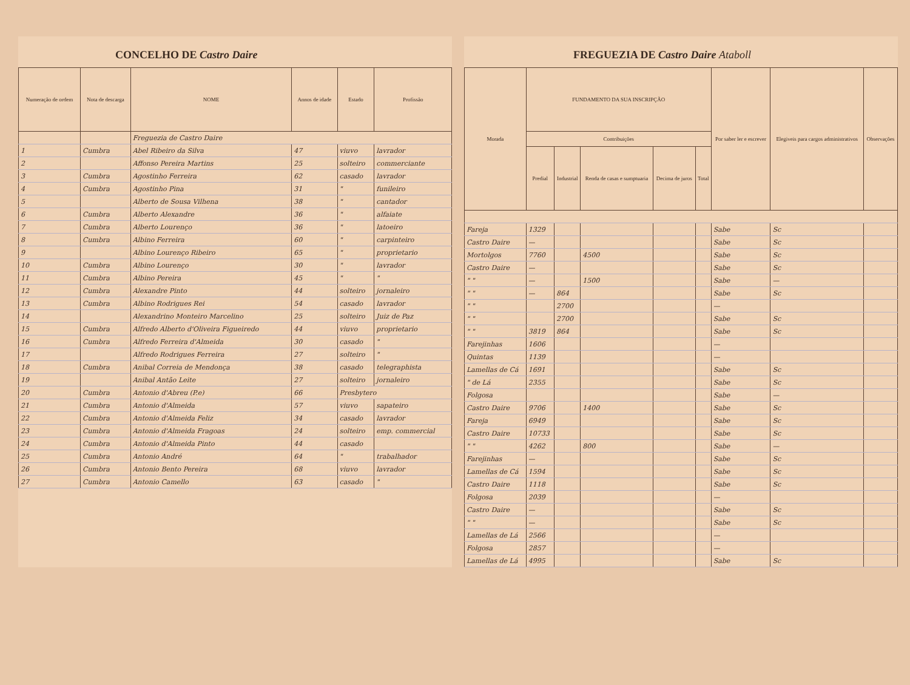CONCELHO DE Castro Daire
| Numeração de ordem | Nota de descarga | NOME | Annos de idade | Estado | Profissão |
| --- | --- | --- | --- | --- | --- |
| | | Freguezia de Castro Daire | | | |
| 1 | Cumbra | Abel Ribeiro da Silva | 47 | viuvo | lavrador |
| 2 | | Affonso Pereira Martins | 25 | solteiro | commerciante |
| 3 | Cumbra | Agostinho Ferreira | 62 | casado | lavrador |
| 4 | Cumbra | Agostinho Pina | 31 | " | funileiro |
| 5 | | Alberto de Sousa Vilhena | 38 | " | cantador |
| 6 | Cumbra | Alberto Alexandre | 36 | " | alfaiate |
| 7 | Cumbra | Alberto Lourenço | 36 | " | latoeiro |
| 8 | Cumbra | Albino Ferreira | 60 | " | carpinteiro |
| 9 | | Albino Lourenço Ribeiro | 65 | " | proprietario |
| 10 | Cumbra | Albino Lourenço | 30 | " | lavrador |
| 11 | Cumbra | Albino Pereira | 45 | " | " |
| 12 | Cumbra | Alexandre Pinto | 44 | solteiro | jornaleiro |
| 13 | Cumbra | Albino Rodrigues Rei | 54 | casado | lavrador |
| 14 | | Alexandrino Monteiro Marcelino | 25 | solteiro | Juiz de Paz |
| 15 | Cumbra | Alfredo Alberto d'Oliveira Figueiredo | 44 | viuvo | proprietario |
| 16 | Cumbra | Alfredo Ferreira d'Almeida | 30 | casado | " |
| 17 | | Alfredo Rodrigues Ferreira | 27 | solteiro | " |
| 18 | Cumbra | Anibal Correia de Mendonça | 38 | casado | telegraphista |
| 19 | | Anibal Antão Leite | 27 | solteiro | jornaleiro |
| 20 | Cumbra | Antonio d'Abreu (P.e) | 66 | Presbytero | |
| 21 | Cumbra | Antonio d'Almeida | 57 | viuvo | sapateiro |
| 22 | Cumbra | Antonio d'Almeida Feliz | 34 | casado | lavrador |
| 23 | Cumbra | Antonio d'Almeida Fragoas | 24 | solteiro | emp. commercial |
| 24 | Cumbra | Antonio d'Almeida Pinto | 44 | casado | |
| 25 | Cumbra | Antonio André | 64 | " | trabalhador |
| 26 | Cumbra | Antonio Bento Pereira | 68 | viuvo | lavrador |
| 27 | Cumbra | Antonio Camello | 63 | casado | " |
FREGUEZIA DE Castro Daire Ataboll
| Morada | FUNDAMENTO DA SUA INSCRIPÇÃO | | | | | Por saber ler e escrever | Elegiveis para cargos administrativos | Observações |
| --- | --- | --- | --- | --- | --- | --- | --- | --- |
| | Contribuições | | | | | | | |
| | Predial | Industrial | Renda de casas e sumptuaria | Decima de juros | Total | | | |
| Fareja | 1329 | | | | | Sabe | Sc | |
| Castro Daire | — | | | | | Sabe | Sc | |
| Mortolgos | 7760 | | 4500 | | | Sabe | Sc | |
| Castro Daire | — | | | | | Sabe | Sc | |
| " " | — | | 1500 | | | Sabe | — | |
| " " | — | 864 | | | | Sabe | Sc | |
| " " | | 2700 | | | | — | | |
| " " | | 2700 | | | | Sabe | Sc | |
| " " | 3819 | 864 | | | | Sabe | Sc | |
| Farejinhas | 1606 | | | | | — | | |
| Quintas | 1139 | | | | | — | | |
| Lamellas de Cá | 1691 | | | | | Sabe | Sc | |
| " de Lá | 2355 | | | | | Sabe | Sc | |
| Folgosa | | | | | | Sabe | — | |
| Castro Daire | 9706 | | 1400 | | | Sabe | Sc | |
| Fareja | 6949 | | | | | Sabe | Sc | |
| Castro Daire | 10733 | | | | | Sabe | Sc | |
| " " | 4262 | | 800 | | | Sabe | — | |
| Farejinhas | — | | | | | Sabe | Sc | |
| Lamellas de Cá | 1594 | | | | | Sabe | Sc | |
| Castro Daire | 1118 | | | | | Sabe | Sc | |
| Folgosa | 2039 | | | | | — | | |
| Castro Daire | — | | | | | Sabe | Sc | |
| " " | — | | | | | Sabe | Sc | |
| Lamellas de Lá | 2566 | | | | | — | | |
| Folgosa | 2857 | | | | | — | | |
| Lamellas de Lá | 4995 | | | | | Sabe | Sc | |